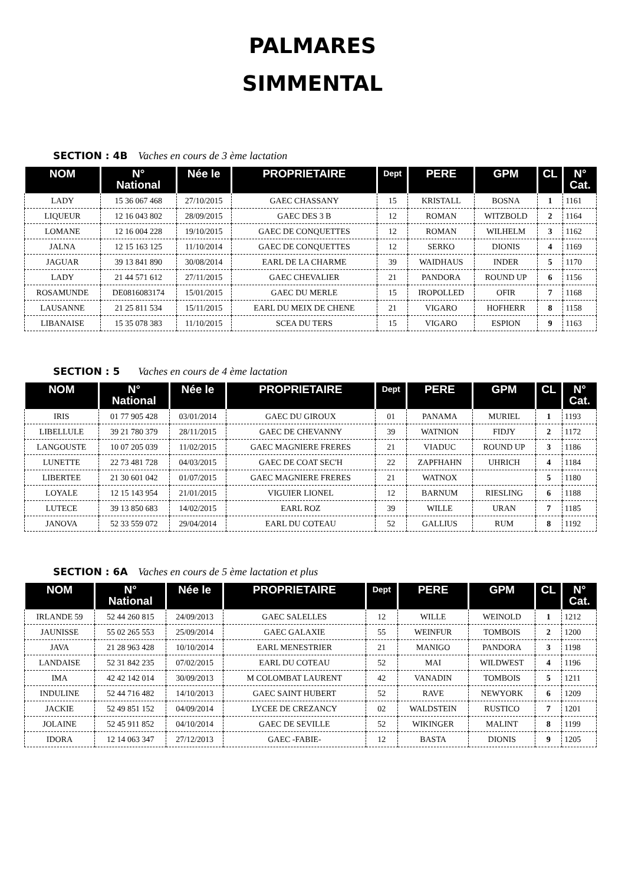PALMARES
SIMMENTAL
SECTION : 4B Vaches en cours de 3 ème lactation
| NOM | N° National | Née le | PROPRIETAIRE | Dept | PERE | GPM | CL | N° Cat. |
| --- | --- | --- | --- | --- | --- | --- | --- | --- |
| LADY | 15 36 067 468 | 27/10/2015 | GAEC CHASSANY | 15 | KRISTALL | BOSNA | 1 | 1161 |
| LIQUEUR | 12 16 043 802 | 28/09/2015 | GAEC DES 3 B | 12 | ROMAN | WITZBOLD | 2 | 1164 |
| LOMANE | 12 16 004 228 | 19/10/2015 | GAEC DE CONQUETTES | 12 | ROMAN | WILHELM | 3 | 1162 |
| JALNA | 12 15 163 125 | 11/10/2014 | GAEC DE CONQUETTES | 12 | SERKO | DIONIS | 4 | 1169 |
| JAGUAR | 39 13 841 890 | 30/08/2014 | EARL DE LA CHARME | 39 | WAIDHAUS | INDER | 5 | 1170 |
| LADY | 21 44 571 612 | 27/11/2015 | GAEC CHEVALIER | 21 | PANDORA | ROUND UP | 6 | 1156 |
| ROSAMUNDE | DE0816083174 | 15/01/2015 | GAEC DU MERLE | 15 | IROPOLLED | OFIR | 7 | 1168 |
| LAUSANNE | 21 25 811 534 | 15/11/2015 | EARL DU MEIX DE CHENE | 21 | VIGARO | HOFHERR | 8 | 1158 |
| LIBANAISE | 15 35 078 383 | 11/10/2015 | SCEA DU TERS | 15 | VIGARO | ESPION | 9 | 1163 |
SECTION : 5 Vaches en cours de 4 ème lactation
| NOM | N° National | Née le | PROPRIETAIRE | Dept | PERE | GPM | CL | N° Cat. |
| --- | --- | --- | --- | --- | --- | --- | --- | --- |
| IRIS | 01 77 905 428 | 03/01/2014 | GAEC DU GIROUX | 01 | PANAMA | MURIEL | 1 | 1193 |
| LIBELLULE | 39 21 780 379 | 28/11/2015 | GAEC DE CHEVANNY | 39 | WATNION | FIDJY | 2 | 1172 |
| LANGOUSTE | 10 07 205 039 | 11/02/2015 | GAEC MAGNIERE FRERES | 21 | VIADUC | ROUND UP | 3 | 1186 |
| LUNETTE | 22 73 481 728 | 04/03/2015 | GAEC DE COAT SEC'H | 22 | ZAPFHAHN | UHRICH | 4 | 1184 |
| LIBERTEE | 21 30 601 042 | 01/07/2015 | GAEC MAGNIERE FRERES | 21 | WATNOX | | 5 | 1180 |
| LOYALE | 12 15 143 954 | 21/01/2015 | VIGUIER LIONEL | 12 | BARNUM | RIESLING | 6 | 1188 |
| LUTECE | 39 13 850 683 | 14/02/2015 | EARL ROZ | 39 | WILLE | URAN | 7 | 1185 |
| JANOVA | 52 33 559 072 | 29/04/2014 | EARL DU COTEAU | 52 | GALLIUS | RUM | 8 | 1192 |
SECTION : 6A Vaches en cours de 5 ème lactation et plus
| NOM | N° National | Née le | PROPRIETAIRE | Dept | PERE | GPM | CL | N° Cat. |
| --- | --- | --- | --- | --- | --- | --- | --- | --- |
| IRLANDE 59 | 52 44 260 815 | 24/09/2013 | GAEC SALELLES | 12 | WILLE | WEINOLD | 1 | 1212 |
| JAUNISSE | 55 02 265 553 | 25/09/2014 | GAEC GALAXIE | 55 | WEINFUR | TOMBOIS | 2 | 1200 |
| JAVA | 21 28 963 428 | 10/10/2014 | EARL MENESTRIER | 21 | MANIGO | PANDORA | 3 | 1198 |
| LANDAISE | 52 31 842 235 | 07/02/2015 | EARL DU COTEAU | 52 | MAI | WILDWEST | 4 | 1196 |
| IMA | 42 42 142 014 | 30/09/2013 | M COLOMBAT LAURENT | 42 | VANADIN | TOMBOIS | 5 | 1211 |
| INDULINE | 52 44 716 482 | 14/10/2013 | GAEC SAINT HUBERT | 52 | RAVE | NEWYORK | 6 | 1209 |
| JACKIE | 52 49 851 152 | 04/09/2014 | LYCEE DE CREZANCY | 02 | WALDSTEIN | RUSTICO | 7 | 1201 |
| JOLAINE | 52 45 911 852 | 04/10/2014 | GAEC DE SEVILLE | 52 | WIKINGER | MALINT | 8 | 1199 |
| IDORA | 12 14 063 347 | 27/12/2013 | GAEC -FABIE- | 12 | BASTA | DIONIS | 9 | 1205 |